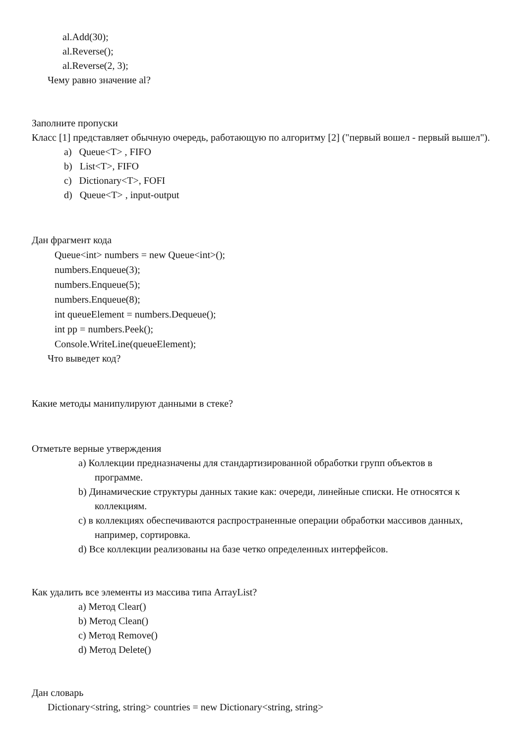al.Add(30);
al.Reverse();
al.Reverse(2, 3);
Чему равно значение al?
Заполните пропуски
Класс [1] представляет обычную очередь, работающую по алгоритму [2] ("первый вошел - первый вышел").
a) Queue<T> , FIFO
b) List<T>, FIFO
c) Dictionary<T>, FOFI
d) Queue<T> , input-output
Дан фрагмент кода
Queue<int> numbers = new Queue<int>();
numbers.Enqueue(3);
numbers.Enqueue(5);
numbers.Enqueue(8);
int queueElement = numbers.Dequeue();
int pp = numbers.Peek();
Console.WriteLine(queueElement);
Что выведет код?
Какие методы манипулируют данными в стеке?
Отметьте верные утверждения
a) Коллекции предназначены для стандартизированной обработки групп объектов в
программе.
b) Динамические структуры данных такие как: очереди, линейные списки. Не относятся к
коллекциям.
c) в коллекциях обеспечиваются распространенные операции обработки массивов данных,
например, сортировка.
d) Все коллекции реализованы на базе четко определенных интерфейсов.
Как удалить все элементы из массива типа ArrayList?
a) Метод Clear()
b) Метод Clean()
c) Метод Remove()
d) Метод Delete()
Дан словарь
Dictionary<string, string> countries = new Dictionary<string, string>